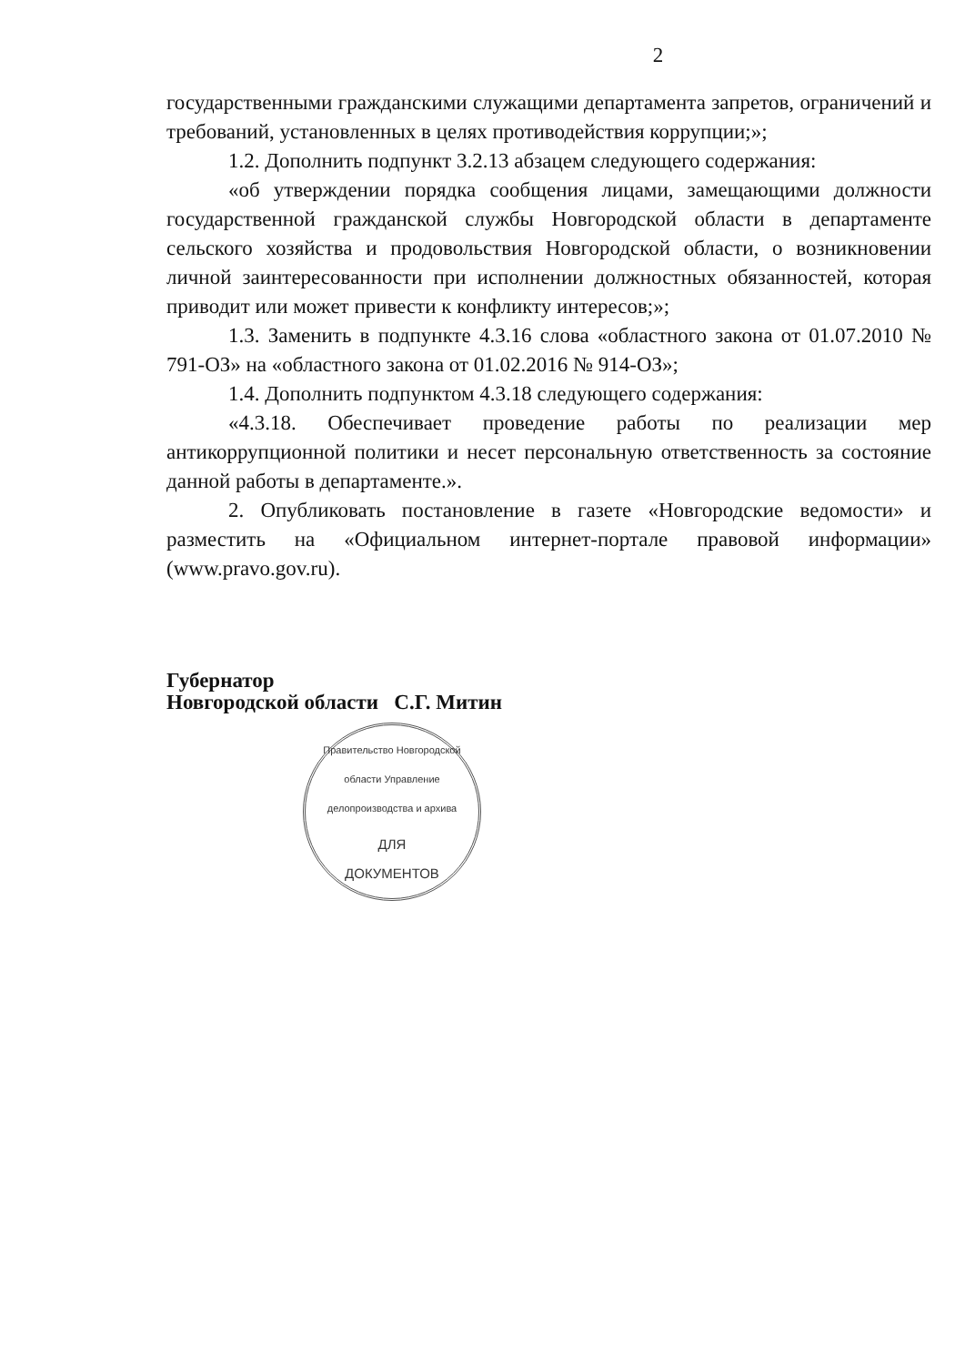2
государственными гражданскими служащими департамента запретов, ограничений и требований, установленных в целях противодействия коррупции;»;
1.2. Дополнить подпункт 3.2.13 абзацем следующего содержания:
«об утверждении порядка сообщения лицами, замещающими должности государственной гражданской службы Новгородской области в департаменте сельского хозяйства и продовольствия Новгородской области, о возникновении личной заинтересованности при исполнении должностных обязанностей, которая приводит или может привести к конфликту интересов;»;
1.3. Заменить в подпункте 4.3.16 слова «областного закона от 01.07.2010 № 791-ОЗ» на «областного закона от 01.02.2016 № 914-ОЗ»;
1.4. Дополнить подпунктом 4.3.18 следующего содержания:
«4.3.18. Обеспечивает проведение работы по реализации мер антикоррупционной политики и несет персональную ответственность за состояние данной работы в департаменте.».
2. Опубликовать постановление в газете «Новгородские ведомости» и разместить на «Официальном интернет-портале правовой информации» (www.pravo.gov.ru).
Губернатор
Новгородской области С.Г. Митин
Правительство Новгородской области Управление делопроизводства и архива
ДЛЯ
ДОКУМЕНТОВ